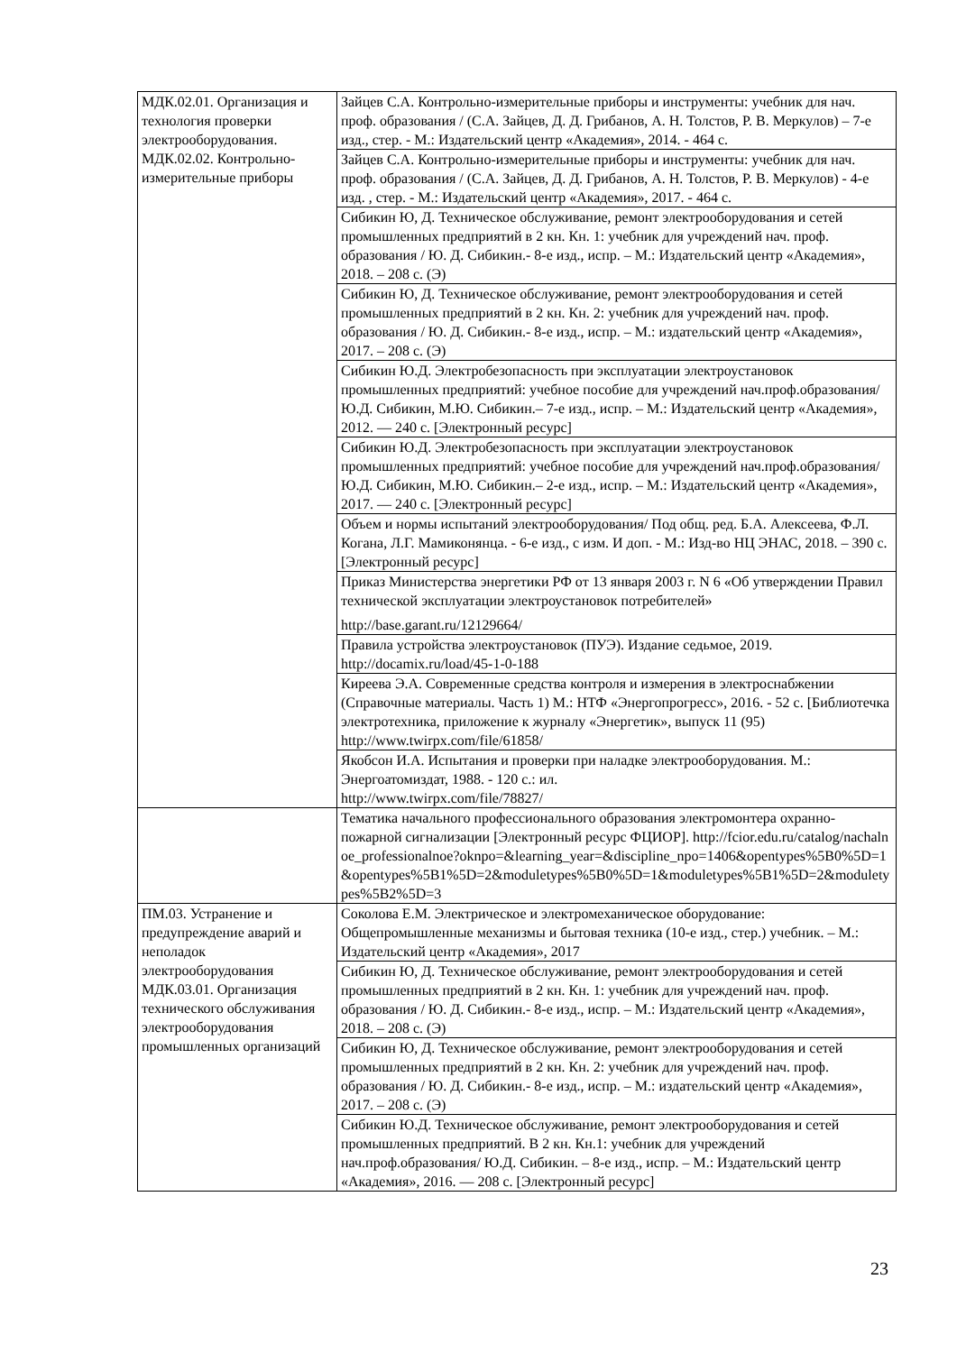| МДК.02.01. Организация и технология проверки электрооборудования. МДК.02.02. Контрольно-измерительные приборы | Зайцев С.А. Контрольно-измерительные приборы и инструменты: учебник для нач. проф. образования / (С.А. Зайцев, Д. Д. Грибанов, А. Н. Толстов, Р. В. Меркулов) – 7-е изд., стер. - М.: Издательский центр «Академия», 2014. - 464 с. |
| | Зайцев С.А. Контрольно-измерительные приборы и инструменты: учебник для нач. проф. образования / (С.А. Зайцев, Д. Д. Грибанов, А. Н. Толстов, Р. В. Меркулов) - 4-е изд. , стер. - М.: Издательский центр «Академия», 2017. - 464 с. |
| | Сибикин Ю, Д. Техническое обслуживание, ремонт электрооборудования и сетей промышленных предприятий в 2 кн. Кн. 1: учебник для учреждений нач. проф. образования / Ю. Д. Сибикин.- 8-е изд., испр. – М.: Издательский центр «Академия», 2018. – 208 с. (Э) |
| | Сибикин Ю, Д. Техническое обслуживание, ремонт электрооборудования и сетей промышленных предприятий в 2 кн. Кн. 2: учебник для учреждений нач. проф. образования / Ю. Д. Сибикин.- 8-е изд., испр. – М.: издательский центр «Академия», 2017. – 208 с. (Э) |
| | Сибикин Ю.Д. Электробезопасность при эксплуатации электроустановок промышленных предприятий: учебное пособие для учреждений нач.проф.образования/ Ю.Д. Сибикин, М.Ю. Сибикин.– 7-е изд., испр. – М.: Издательский центр «Академия», 2012. — 240 с. [Электронный ресурс] |
| | Сибикин Ю.Д. Электробезопасность при эксплуатации электроустановок промышленных предприятий: учебное пособие для учреждений нач.проф.образования/ Ю.Д. Сибикин, М.Ю. Сибикин.– 2-е изд., испр. – М.: Издательский центр «Академия», 2017. — 240 с. [Электронный ресурс] |
| | Объем и нормы испытаний электрооборудования/ Под общ. ред. Б.А. Алексеева, Ф.Л. Когана, Л.Г. Мамиконянца. - 6-е изд., с изм. И доп. - М.: Изд-во НЦ ЭНАС, 2018. – 390 с. [Электронный ресурс] |
| | Приказ Министерства энергетики РФ от 13 января 2003 г. N 6 «Об утверждении Правил технической эксплуатации электроустановок потребителей» http://base.garant.ru/12129664/ |
| | Правила устройства электроустановок (ПУЭ). Издание седьмое, 2019. http://docamix.ru/load/45-1-0-188 |
| | Киреева Э.А. Современные средства контроля и измерения в электроснабжении (Справочные материалы. Часть 1) М.: НТФ «Энергопрогресс», 2016. - 52 с. [Библиотечка электротехника, приложение к журналу «Энергетик», выпуск 11 (95) http://www.twirpx.com/file/61858/ |
| | Якобсон И.А. Испытания и проверки при наладке электрооборудования. М.: Энергоатомиздат, 1988. - 120 с.: ил. http://www.twirpx.com/file/78827/ |
| | Тематика начального профессионального образования электромонтера охранно-пожарной сигнализации [Электронный ресурс ФЦИОР]. http://fcior.edu.ru/catalog/nachalnoe_professionalnoe?oknpo=&learning_year=&discipline_npo=1406&opentypes%5B0%5D=1&opentypes%5B1%5D=2&moduletypes%5B0%5D=1&moduletypes%5B1%5D=2&moduletypes%5B2%5D=3 |
| ПМ.03. Устранение и предупреждение аварий и неполадок электрооборудования МДК.03.01. Организация технического обслуживания электрооборудования промышленных организаций | Соколова Е.М. Электрическое и электромеханическое оборудование: Общепромышленные механизмы и бытовая техника (10-е изд., стер.) учебник. – М.: Издательский центр «Академия», 2017 |
| | Сибикин Ю, Д. Техническое обслуживание, ремонт электрооборудования и сетей промышленных предприятий в 2 кн. Кн. 1: учебник для учреждений нач. проф. образования / Ю. Д. Сибикин.- 8-е изд., испр. – М.: Издательский центр «Академия», 2018. – 208 с. (Э) |
| | Сибикин Ю, Д. Техническое обслуживание, ремонт электрооборудования и сетей промышленных предприятий в 2 кн. Кн. 2: учебник для учреждений нач. проф. образования / Ю. Д. Сибикин.- 8-е изд., испр. – М.: издательский центр «Академия», 2017. – 208 с. (Э) |
| | Сибикин Ю.Д. Техническое обслуживание, ремонт электрооборудования и сетей промышленных предприятий. В 2 кн. Кн.1: учебник для учреждений нач.проф.образования/ Ю.Д. Сибикин. – 8-е изд., испр. – М.: Издательский центр «Академия», 2016. — 208 с. [Электронный ресурс] |
23